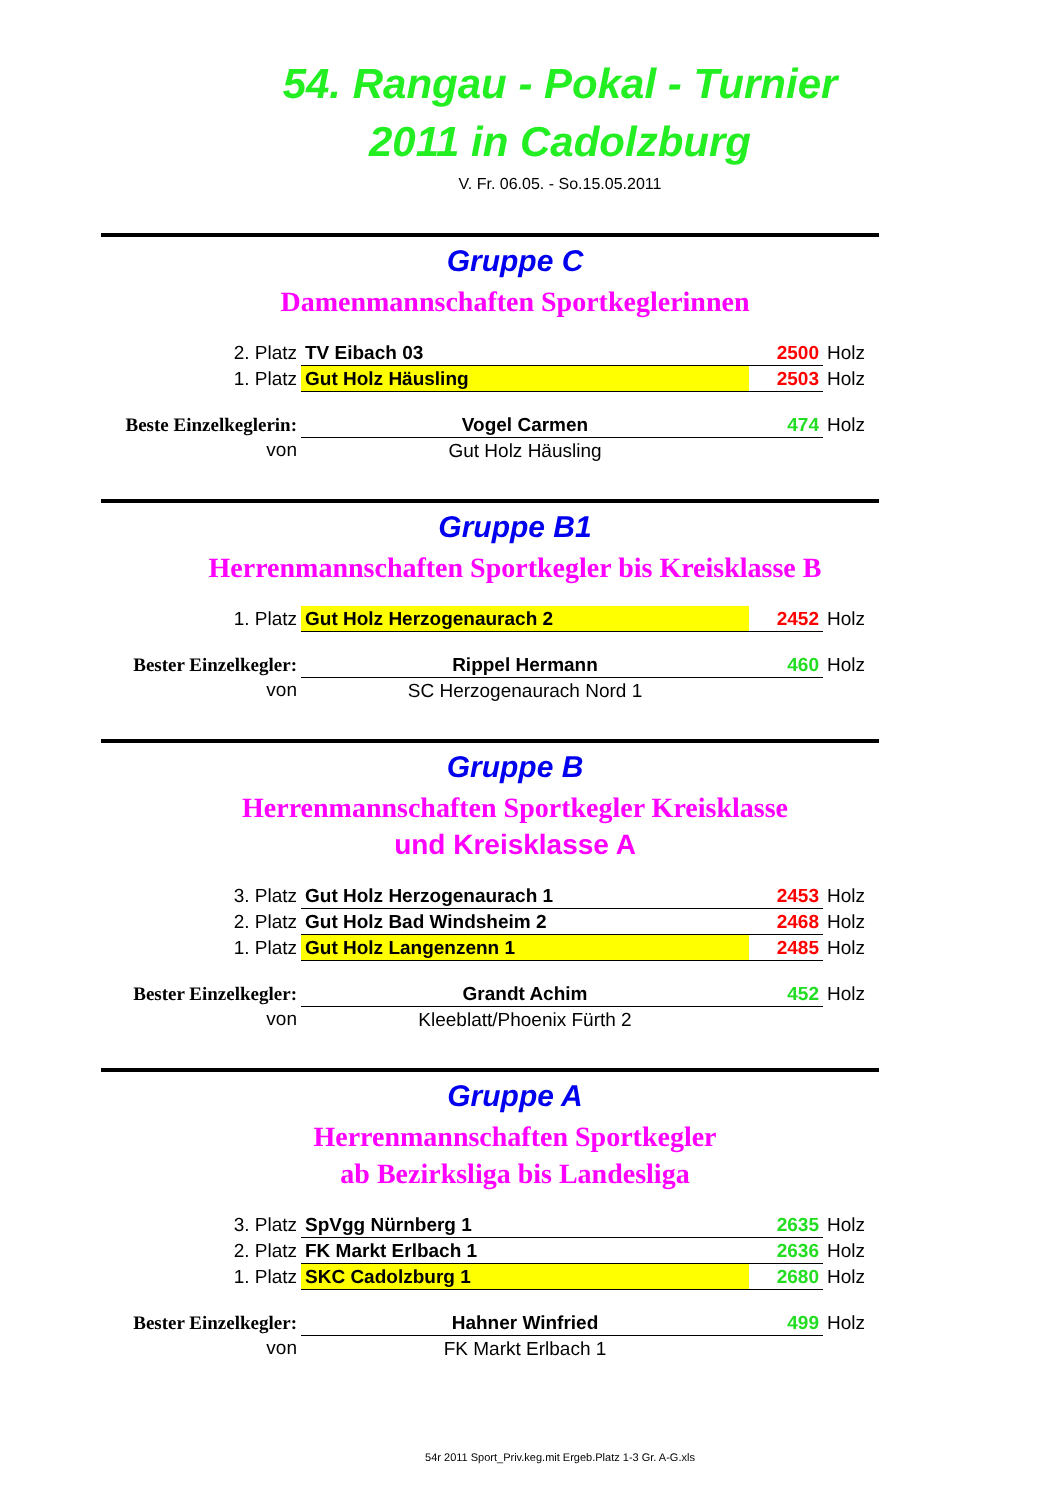54. Rangau - Pokal - Turnier
2011 in Cadolzburg
V. Fr. 06.05. - So.15.05.2011
Gruppe C
Damenmannschaften Sportkeglerinnen
| 2. Platz | TV Eibach 03 | 2500 | Holz |
| 1. Platz | Gut Holz Häusling | 2503 | Holz |
| Beste Einzelkeglerin: | Vogel Carmen | 474 | Holz |
| von | Gut Holz Häusling | | |
Gruppe B1
Herrenmannschaften Sportkegler bis Kreisklasse B
| 1. Platz | Gut Holz Herzogenaurach 2 | 2452 | Holz |
| Bester Einzelkegler: | Rippel Hermann | 460 | Holz |
| von | SC Herzogenaurach Nord 1 | | |
Gruppe B
Herrenmannschaften Sportkegler Kreisklasse
und Kreisklasse A
| 3. Platz | Gut Holz Herzogenaurach 1 | 2453 | Holz |
| 2. Platz | Gut Holz Bad Windsheim 2 | 2468 | Holz |
| 1. Platz | Gut Holz Langenzenn 1 | 2485 | Holz |
| Bester Einzelkegler: | Grandt Achim | 452 | Holz |
| von | Kleeblatt/Phoenix Fürth 2 | | |
Gruppe A
Herrenmannschaften Sportkegler
ab Bezirksliga bis Landesliga
| 3. Platz | SpVgg Nürnberg 1 | 2635 | Holz |
| 2. Platz | FK Markt Erlbach 1 | 2636 | Holz |
| 1. Platz | SKC Cadolzburg 1 | 2680 | Holz |
| Bester Einzelkegler: | Hahner Winfried | 499 | Holz |
| von | FK Markt Erlbach 1 | | |
54r 2011 Sport_Priv.keg.mit Ergeb.Platz 1-3 Gr. A-G.xls